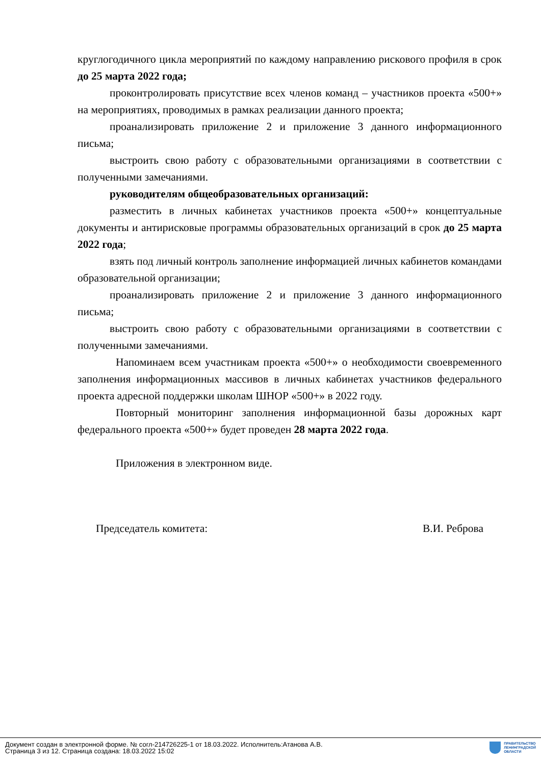круглогодичного цикла мероприятий по каждому направлению рискового профиля в срок до 25 марта 2022 года;
проконтролировать присутствие всех членов команд – участников проекта «500+» на мероприятиях, проводимых в рамках реализации данного проекта;
проанализировать приложение 2 и приложение 3 данного информационного письма;
выстроить свою работу с образовательными организациями в соответствии с полученными замечаниями.
руководителям общеобразовательных организаций:
разместить в личных кабинетах участников проекта «500+» концептуальные документы и антирисковые программы образовательных организаций в срок до 25 марта 2022 года;
взять под личный контроль заполнение информацией личных кабинетов командами образовательной организации;
проанализировать приложение 2 и приложение 3 данного информационного письма;
выстроить свою работу с образовательными организациями в соответствии с полученными замечаниями.
Напоминаем всем участникам проекта «500+» о необходимости своевременного заполнения информационных массивов в личных кабинетах участников федерального проекта адресной поддержки школам ШНОР «500+» в 2022 году.
Повторный мониторинг заполнения информационной базы дорожных карт федерального проекта «500+» будет проведен 28 марта 2022 года.
Приложения в электронном виде.
Председатель комитета: В.И. Реброва
Документ создан в электронной форме. № согл-214726225-1 от 18.03.2022. Исполнитель:Атанова А.В.
Страница 3 из 12. Страница создана: 18.03.2022 15:02
ПРАВИТЕЛЬСТВО
ЛЕНИНГРАДСКОЙ
ОБЛАСТИ